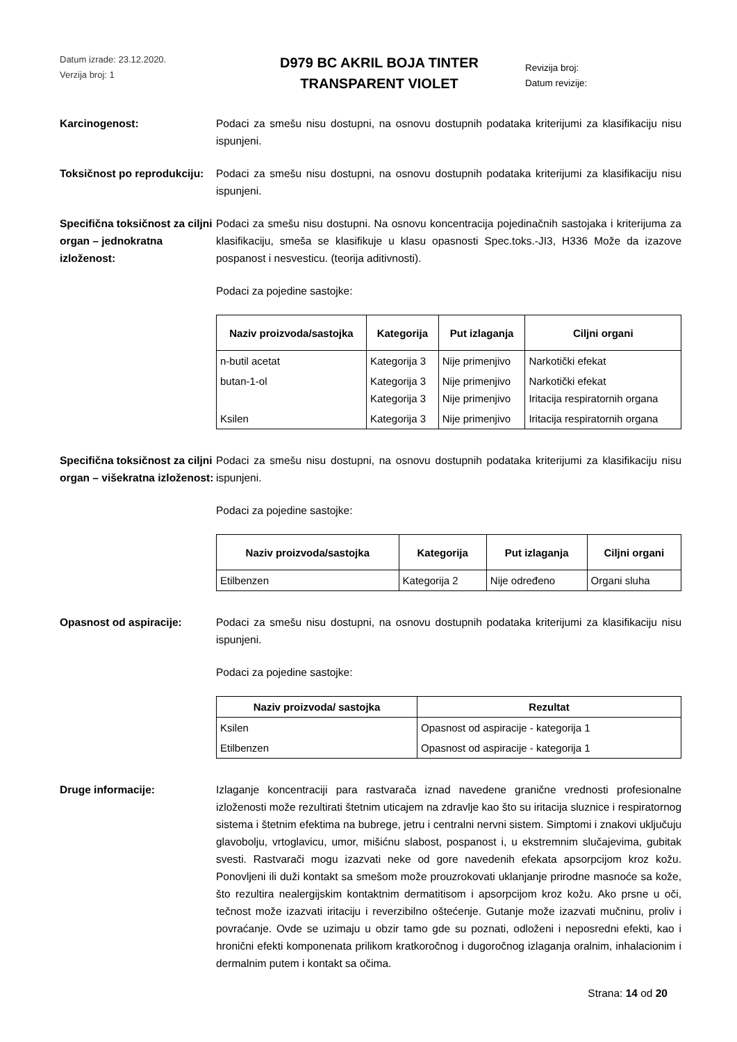Datum izrade: 23.12.2020.
Verzija broj: 1
D979 BC AKRIL BOJA TINTER
TRANSPARENT VIOLET
Revizija broj:
Datum revizije:
Karcinogenost: Podaci za smešu nisu dostupni, na osnovu dostupnih podataka kriterijumi za klasifikaciju nisu ispunjeni.
Toksičnost po reprodukciju:
Podaci za smešu nisu dostupni, na osnovu dostupnih podataka kriterijumi za klasifikaciju nisu ispunjeni.
Specifična toksičnost za ciljni organ – jednokratna izloženost:
Podaci za smešu nisu dostupni. Na osnovu koncentracija pojedinačnih sastojaka i kriterijuma za klasifikaciju, smeša se klasifikuje u klasu opasnosti Spec.toks.-JI3, H336 Može da izazove pospanost i nesvesticu. (teorija aditivnosti).
Podaci za pojedine sastojke:
| Naziv proizvoda/sastojka | Kategorija | Put izlaganja | Ciljni organi |
| --- | --- | --- | --- |
| n-butil acetat | Kategorija 3 | Nije primenjivo | Narkotički efekat |
| butan-1-ol | Kategorija 3 Kategorija 3 | Nije primenjivo Nije primenjivo | Narkotički efekat Iritacija respiratornih organa |
| Ksilen | Kategorija 3 | Nije primenjivo | Iritacija respiratornih organa |
Specifična toksičnost za ciljni organ – višekratna izloženost:
Podaci za smešu nisu dostupni, na osnovu dostupnih podataka kriterijumi za klasifikaciju nisu ispunjeni.
Podaci za pojedine sastojke:
| Naziv proizvoda/sastojka | Kategorija | Put izlaganja | Ciljni organi |
| --- | --- | --- | --- |
| Etilbenzen | Kategorija 2 | Nije određeno | Organi sluha |
Opasnost od aspiracije: Podaci za smešu nisu dostupni, na osnovu dostupnih podataka kriterijumi za klasifikaciju nisu ispunjeni.
Podaci za pojedine sastojke:
| Naziv proizvoda/ sastojka | Rezultat |
| --- | --- |
| Ksilen | Opasnost od aspiracije - kategorija 1 |
| Etilbenzen | Opasnost od aspiracije - kategorija 1 |
Druge informacije: Izlaganje koncentraciji para rastvarača iznad navedene granične vrednosti profesionalne izloženosti može rezultirati štetnim uticajem na zdravlje kao što su iritacija sluznice i respiratornog sistema i štetnim efektima na bubrege, jetru i centralni nervni sistem. Simptomi i znakovi uključuju glavobolju, vrtoglavicu, umor, mišićnu slabost, pospanost i, u ekstremnim slučajevima, gubitak svesti. Rastvarači mogu izazvati neke od gore navedenih efekata apsorpcijom kroz kožu. Ponovljeni ili duži kontakt sa smešom može prouzrokovati uklanjanje prirodne masnoće sa kože, što rezultira nealergijskim kontaktnim dermatitisom i apsorpcijom kroz kožu. Ako prsne u oči, tečnost može izazvati iritaciju i reverzibilno oštećenje. Gutanje može izazvati mučninu, proliv i povraćanje. Ovde se uzimaju u obzir tamo gde su poznati, odloženi i neposredni efekti, kao i hronični efekti komponenata prilikom kratkoročnog i dugoročnog izlaganja oralnim, inhalacionim i dermalnim putem i kontakt sa očima.
Strana: 14 od 20